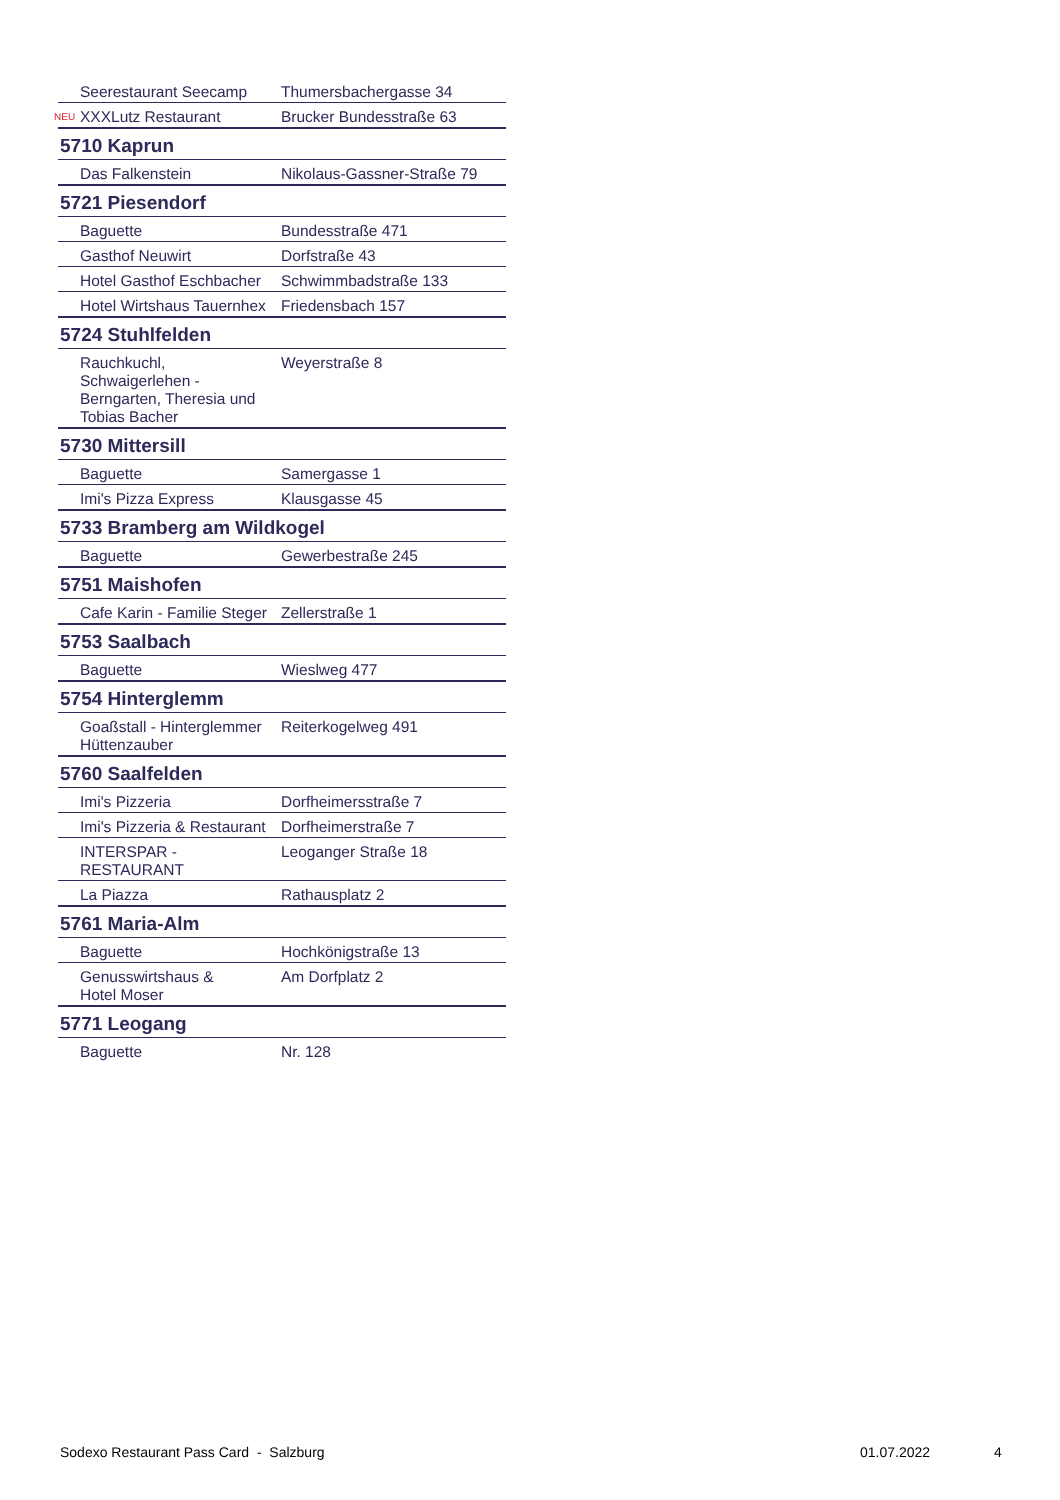| Seerestaurant Seecamp | Thumersbachergasse 34 |
| NEU XXXLutz Restaurant | Brucker Bundesstraße 63 |
| 5710 Kaprun | |
| Das Falkenstein | Nikolaus-Gassner-Straße 79 |
| 5721 Piesendorf | |
| Baguette | Bundesstraße 471 |
| Gasthof Neuwirt | Dorfstraße 43 |
| Hotel Gasthof Eschbacher | Schwimmbadstraße 133 |
| Hotel Wirtshaus Tauernhex | Friedensbach 157 |
| 5724 Stuhlfelden | |
| Rauchkuchl, Schwaigerlehen - Berngarten, Theresia und Tobias Bacher | Weyerstraße 8 |
| 5730 Mittersill | |
| Baguette | Samergasse 1 |
| Imi's Pizza Express | Klausgasse 45 |
| 5733 Bramberg am Wildkogel | |
| Baguette | Gewerbestraße 245 |
| 5751 Maishofen | |
| Cafe Karin - Familie Steger | Zellerstraße 1 |
| 5753 Saalbach | |
| Baguette | Wieslweg 477 |
| 5754 Hinterglemm | |
| Goaßstall - Hinterglemmer Hüttenzauber | Reiterkogelweg 491 |
| 5760 Saalfelden | |
| Imi's Pizzeria | Dorfheimersstraße 7 |
| Imi's Pizzeria & Restaurant | Dorfheimerstraße 7 |
| INTERSPAR - RESTAURANT | Leoganger Straße 18 |
| La Piazza | Rathausplatz 2 |
| 5761 Maria-Alm | |
| Baguette | Hochkönigstraße 13 |
| Genusswirtshaus & Hotel Moser | Am Dorfplatz 2 |
| 5771 Leogang | |
| Baguette | Nr. 128 |
Sodexo Restaurant Pass Card - Salzburg
01.07.2022 4